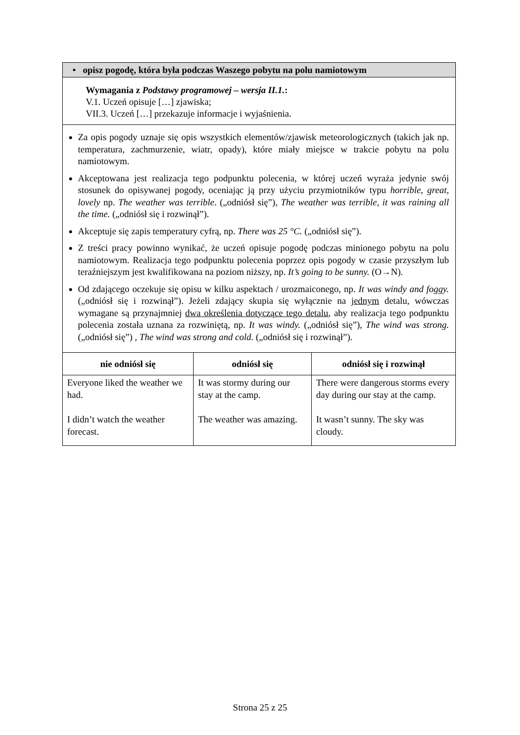| • opisz pogodę, która była podczas Waszego pobytu na polu namiotowym | | |
| Wymagania z Podstawy programowej – wersja II.1. : V.1. Uczeń opisuje […] zjawiska; VII.3. Uczeń […] przekazuje informacje i wyjaśnienia. | | |
| Za opis pogody uznaje się opis wszystkich elementów/zjawisk meteorologicznych (takich jak np. temperatura, zachmurzenie, wiatr, opady), które miały miejsce w trakcie pobytu na polu namiotowym. Akceptowana jest realizacja tego podpunktu polecenia, w której uczeń wyraża jedynie swój stosunek do opisywanej pogody, oceniając ją przy użyciu przymiotników typu horrible , great , lovely np. The weather was terrible . („odniósł się”), The weather was terrible, it was raining all the time. („odniósł się i rozwinął”). Akceptuje się zapis temperatury cyfrą, np. There was 25 °C. („odniósł się”). Z treści pracy powinno wynikać, że uczeń opisuje pogodę podczas minionego pobytu na polu namiotowym. Realizacja tego podpunktu polecenia poprzez opis pogody w czasie przyszłym lub teraźniejszym jest kwalifikowana na poziom niższy, np. It’s going to be sunny. (O→N). Od zdającego oczekuje się opisu w kilku aspektach / urozmaiconego, np. It was windy and foggy. („odniósł się i rozwinął”). Jeżeli zdający skupia się wyłącznie na jednym detalu, wówczas wymagane są przynajmniej dwa określenia dotyczące tego detalu , aby realizacja tego podpunktu polecenia została uznana za rozwiniętą, np. It was windy. („odniósł się”), The wind was strong. („odniósł się”) , The wind was strong and cold. („odniósł się i rozwinął”). | | |
| nie odniósł się | odniósł się | odniósł się i rozwinął |
| Everyone liked the weather we had. I didn’t watch the weather forecast. | It was stormy during our stay at the camp. The weather was amazing. | There were dangerous storms every day during our stay at the camp. It wasn’t sunny. The sky was cloudy. |
Strona 25 z 25